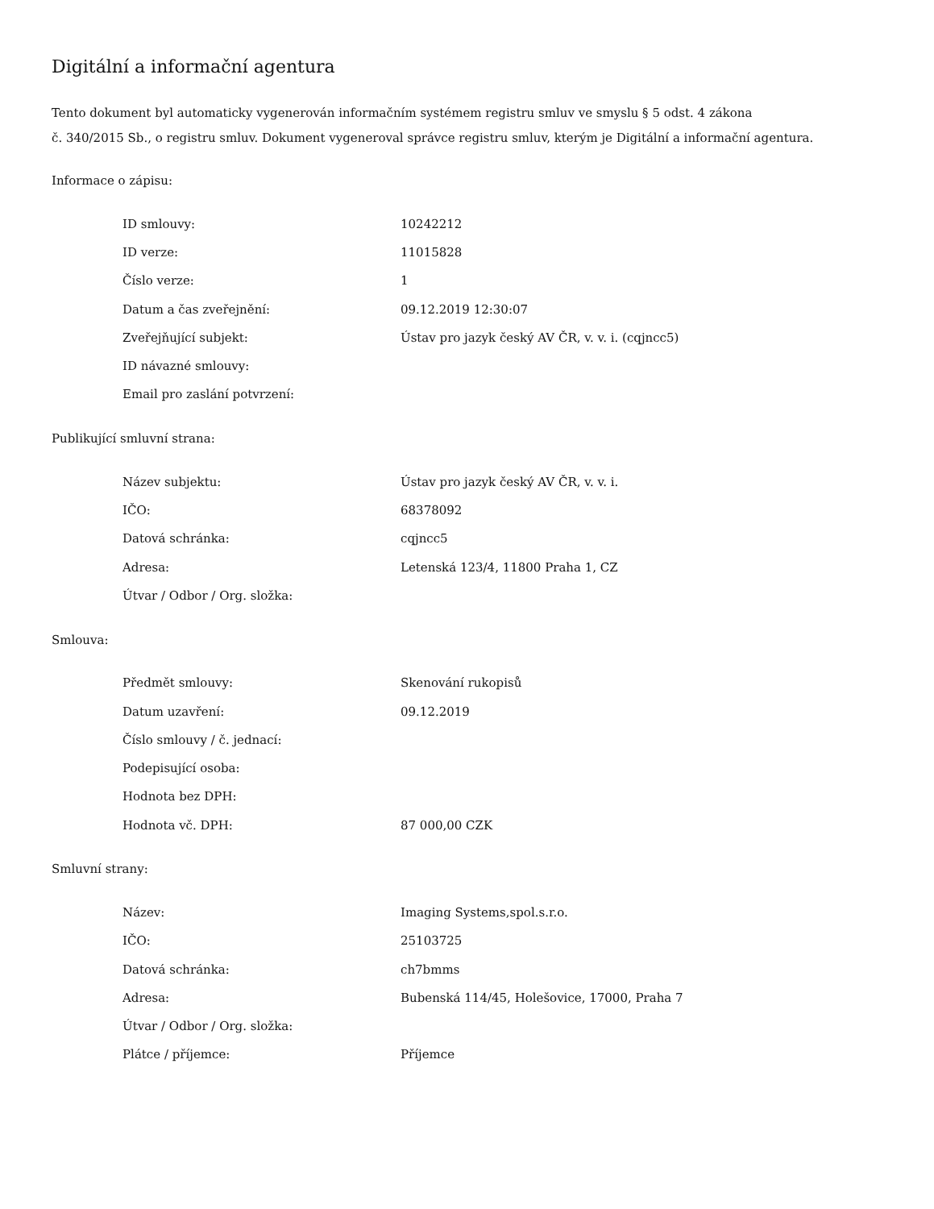Digitální a informační agentura
Tento dokument byl automaticky vygenerován informačním systémem registru smluv ve smyslu § 5 odst. 4 zákona
č. 340/2015 Sb., o registru smluv. Dokument vygeneroval správce registru smluv, kterým je Digitální a informační agentura.
Informace o zápisu:
| ID smlouvy: | 10242212 |
| ID verze: | 11015828 |
| Číslo verze: | 1 |
| Datum a čas zveřejnění: | 09.12.2019 12:30:07 |
| Zveřejňující subjekt: | Ústav pro jazyk český AV ČR, v. v. i. (cqjncc5) |
| ID návazné smlouvy: | |
| Email pro zaslání potvrzení: | |
Publikující smluvní strana:
| Název subjektu: | Ústav pro jazyk český AV ČR, v. v. i. |
| IČO: | 68378092 |
| Datová schránka: | cqjncc5 |
| Adresa: | Letenská 123/4, 11800 Praha 1, CZ |
| Útvar / Odbor / Org. složka: | |
Smlouva:
| Předmět smlouvy: | Skenování rukopisů |
| Datum uzavření: | 09.12.2019 |
| Číslo smlouvy / č. jednací: | |
| Podepisující osoba: | |
| Hodnota bez DPH: | |
| Hodnota vč. DPH: | 87 000,00 CZK |
Smluvní strany:
| Název: | Imaging Systems,spol.s.r.o. |
| IČO: | 25103725 |
| Datová schránka: | ch7bmms |
| Adresa: | Bubenská 114/45, Holešovice, 17000, Praha 7 |
| Útvar / Odbor / Org. složka: | |
| Plátce / příjemce: | Příjemce |